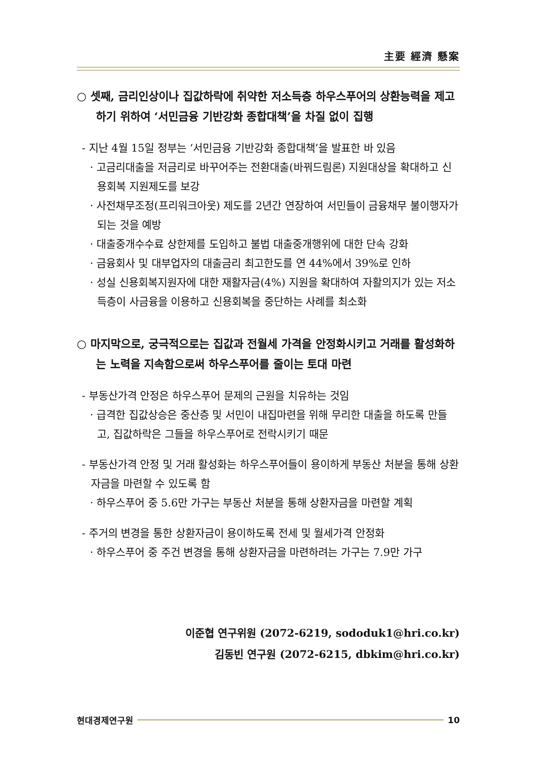主要 經濟 懸案
○ 셋째, 금리인상이나 집값하락에 취약한 저소득층 하우스푸어의 상환능력을 제고하기 위하여 ‘서민금융 기반강화 종합대책’을 차질 없이 집행
- 지난 4월 15일 정부는 ‘서민금융 기반강화 종합대책’을 발표한 바 있음
· 고금리대출을 저금리로 바꾸어주는 전환대출(바꿔드림론) 지원대상을 확대하고 신용회복 지원제도를 보강
· 사전채무조정(프리워크아웃) 제도를 2년간 연장하여 서민들이 금융채무 불이행자가 되는 것을 예방
· 대출중개수수료 상한제를 도입하고 불법 대출중개행위에 대한 단속 강화
· 금융회사 및 대부업자의 대출금리 최고한도를 연 44%에서 39%로 인하
· 성실 신용회복지원자에 대한 재활자금(4%) 지원을 확대하여 자활의지가 있는 저소득층이 사금융을 이용하고 신용회복을 중단하는 사례를 최소화
○ 마지막으로, 궁극적으로는 집값과 전월세 가격을 안정화시키고 거래를 활성화하는 노력을 지속함으로써 하우스푸어를 줄이는 토대 마련
- 부동산가격 안정은 하우스푸어 문제의 근원을 치유하는 것임
· 급격한 집값상승은 중산층 및 서민이 내집마련을 위해 무리한 대출을 하도록 만들고, 집값하락은 그들을 하우스푸어로 전락시키기 때문
- 부동산가격 안정 및 거래 활성화는 하우스푸어들이 용이하게 부동산 처분을 통해 상환자금을 마련할 수 있도록 함
· 하우스푸어 중 5.6만 가구는 부동산 처분을 통해 상환자금을 마련할 계획
- 주거의 변경을 통한 상환자금이 용이하도록 전세 및 월세가격 안정화
· 하우스푸어 중 주건 변경을 통해 상환자금을 마련하려는 가구는 7.9만 가구
이준협 연구위원 (2072-6219, sododuk1@hri.co.kr)
김동빈 연구원 (2072-6215, dbkim@hri.co.kr)
현대경제연구원 10